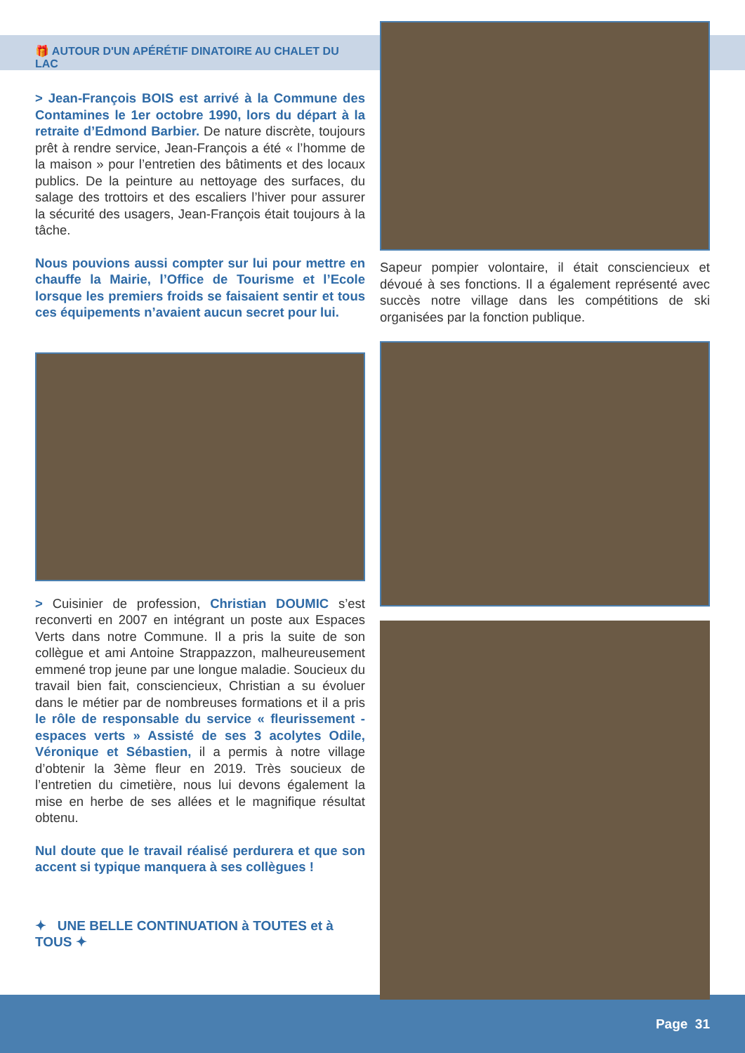🎁 AUTOUR D'UN APÉRÉTIF DINATOIRE AU CHALET DU LAC
> Jean-François BOIS est arrivé à la Commune des Contamines le 1er octobre 1990, lors du départ à la retraite d’Edmond Barbier. De nature discrète, toujours prêt à rendre service, Jean-François a été « l’homme de la maison » pour l’entretien des bâtiments et des locaux publics. De la peinture au nettoyage des surfaces, du salage des trottoirs et des escaliers l’hiver pour assurer la sécurité des usagers, Jean-François était toujours à la tâche.
Nous pouvions aussi compter sur lui pour mettre en chauffe la Mairie, l’Office de Tourisme et l’Ecole lorsque les premiers froids se faisaient sentir et tous ces équipements n’avaient aucun secret pour lui.
> Cuisinier de profession, Christian DOUMIC s’est reconverti en 2007 en intégrant un poste aux Espaces Verts dans notre Commune. Il a pris la suite de son collègue et ami Antoine Strappazzon, malheureusement emmené trop jeune par une longue maladie. Soucieux du travail bien fait, consciencieux, Christian a su évoluer dans le métier par de nombreuses formations et il a pris le rôle de responsable du service « fleurissement - espaces verts » Assisté de ses 3 acolytes Odile, Véronique et Sébastien, il a permis à notre village d’obtenir la 3ème fleur en 2019. Très soucieux de l’entretien du cimetière, nous lui devons également la mise en herbe de ses allées et le magnifique résultat obtenu.
Nul doute que le travail réalisé perdurera et que son accent si typique manquera à ses collègues !
✦ UNE BELLE CONTINUATION à TOUTES et à TOUS ✦
Sapeur pompier volontaire, il était consciencieux et dévoué à ses fonctions. Il a également représenté avec succès notre village dans les compétitions de ski organisées par la fonction publique.
Page 31